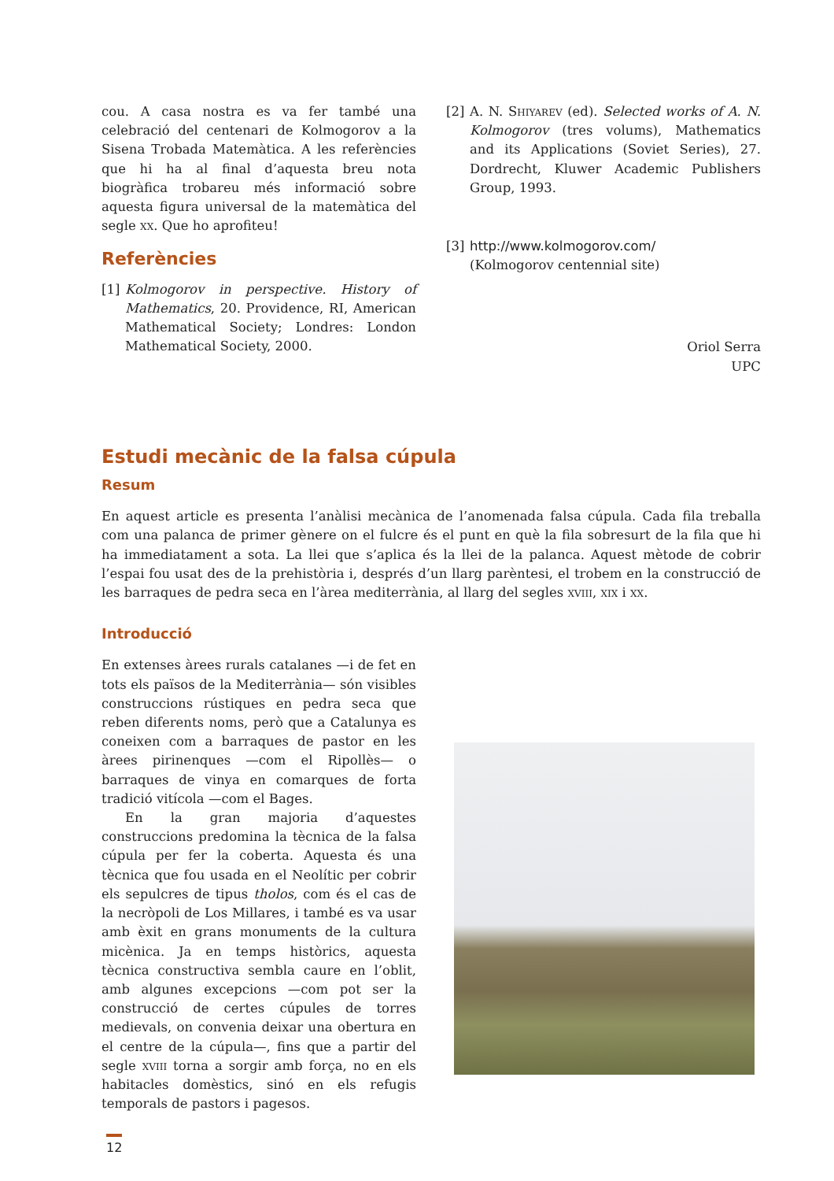cou. A casa nostra es va fer també una celebració del centenari de Kolmogorov a la Sisena Trobada Matemàtica. A les referències que hi ha al final d’aquesta breu nota biogràfica trobareu més informació sobre aquesta figura universal de la matemàtica del segle xx. Que ho aprofiteu!
Referències
[1] Kolmogorov in perspective. History of Mathematics, 20. Providence, RI, American Mathematical Society; Londres: London Mathematical Society, 2000.
[2] A. N. Shiyarev (ed). Selected works of A. N. Kolmogorov (tres volums), Mathematics and its Applications (Soviet Series), 27. Dordrecht, Kluwer Academic Publishers Group, 1993.
[3] http://www.kolmogorov.com/
(Kolmogorov centennial site)
Oriol Serra
UPC
Estudi mecànic de la falsa cúpula
Resum
En aquest article es presenta l’anàlisi mecànica de l’anomenada falsa cúpula. Cada fila treballa com una palanca de primer gènere on el fulcre és el punt en què la fila sobresurt de la fila que hi ha immediatament a sota. La llei que s’aplica és la llei de la palanca. Aquest mètode de cobrir l’espai fou usat des de la prehistòria i, després d’un llarg parèntesi, el trobem en la construcció de les barraques de pedra seca en l’àrea mediterrània, al llarg del segles xviii, xix i xx.
Introducció
En extenses àrees rurals catalanes —i de fet en tots els països de la Mediterrània— són visibles construccions rústiques en pedra seca que reben diferents noms, però que a Catalunya es coneixen com a barraques de pastor en les àrees pirinenques —com el Ripollès— o barraques de vinya en comarques de forta tradició vitícola —com el Bages.
En la gran majoria d’aquestes construccions predomina la tècnica de la falsa cúpula per fer la coberta. Aquesta és una tècnica que fou usada en el Neolític per cobrir els sepulcres de tipus tholos, com és el cas de la necròpoli de Los Millares, i també es va usar amb èxit en grans monuments de la cultura micènica. Ja en temps històrics, aquesta tècnica constructiva sembla caure en l’oblit, amb algunes excepcions —com pot ser la construcció de certes cúpules de torres medievals, on convenia deixar una obertura en el centre de la cúpula—, fins que a partir del segle xviii torna a sorgir amb força, no en els habitacles domèstics, sinó en els refugis temporals de pastors i pagesos.
12